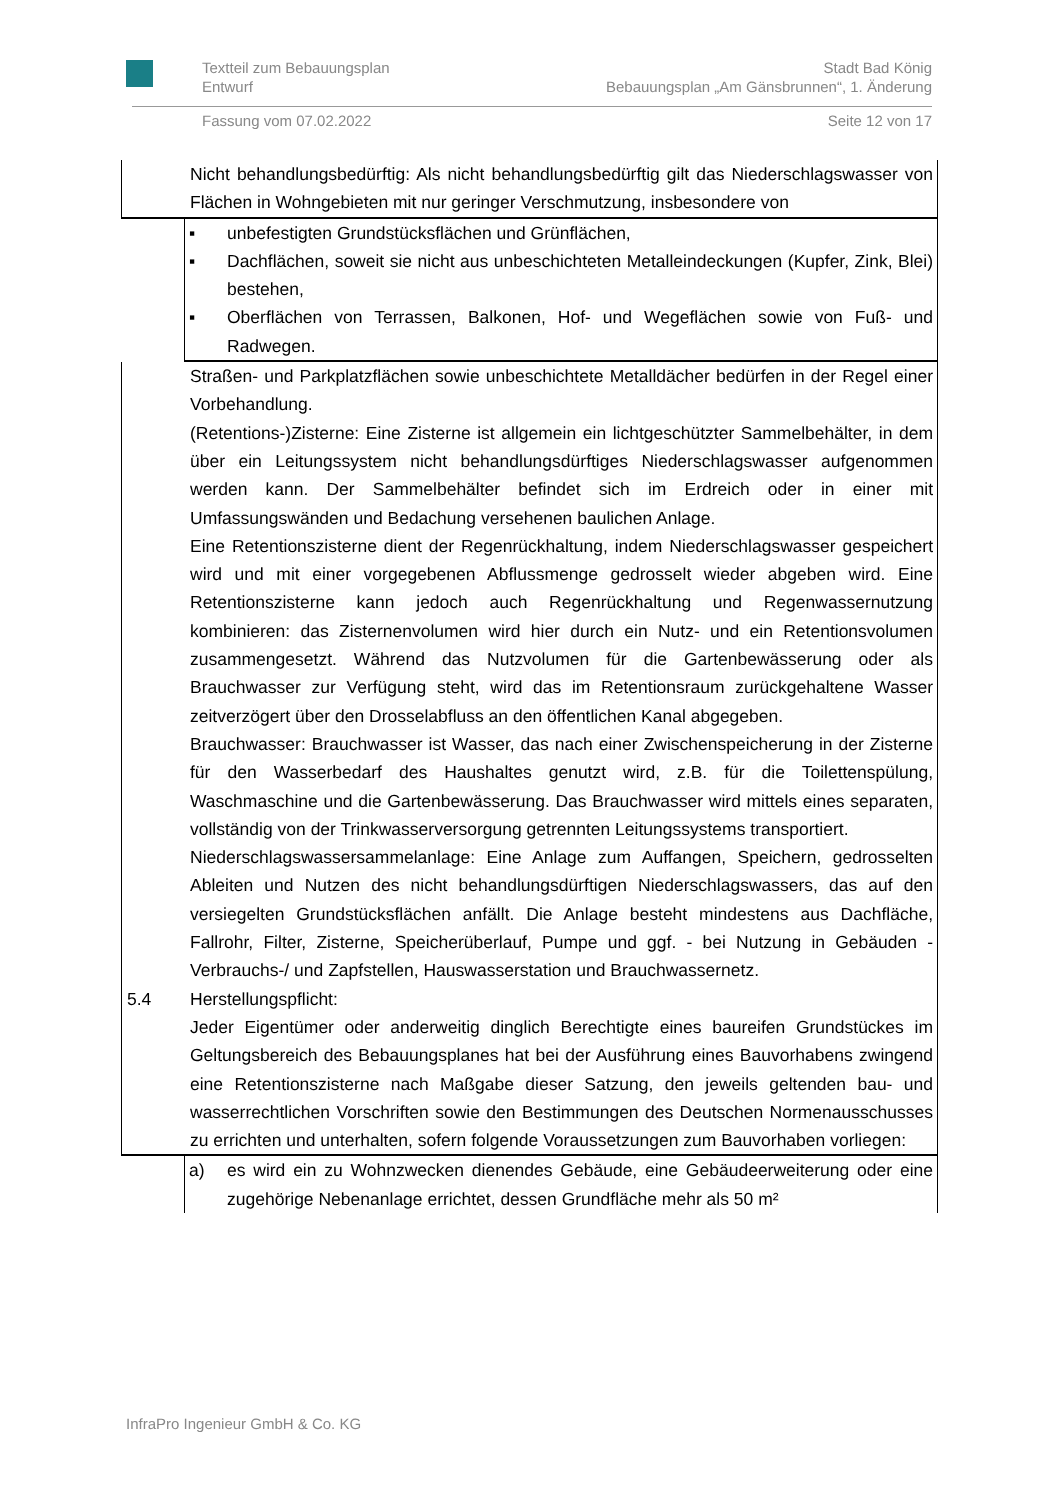Textteil zum Bebauungsplan
Entwurf Stadt Bad König
Bebauungsplan „Am Gänsbrunnen“, 1. Änderung
Fassung vom 07.02.2022 Seite 12 von 17
Nicht behandlungsbedürftig: Als nicht behandlungsbedürftig gilt das Niederschlags­wasser von Flächen in Wohngebieten mit nur geringer Verschmutzung, insbesondere von
▪ unbefestigten Grundstücksflächen und Grünflächen,
▪ Dachflächen, soweit sie nicht aus unbeschichteten Metalleindeckungen (Kupfer, Zink, Blei) bestehen,
▪ Oberflächen von Terrassen, Balkonen, Hof- und Wegeflächen sowie von Fuß- und Radwegen.
Straßen- und Parkplatzflächen sowie unbeschichtete Metalldächer bedürfen in der Regel einer Vorbehandlung.
(Retentions-)Zisterne: Eine Zisterne ist allgemein ein lichtgeschützter Sammelbehäl­ter, in dem über ein Leitungssystem nicht behandlungsdürftiges Niederschlagswasser aufgenommen werden kann. Der Sammelbehälter befindet sich im Erdreich oder in einer mit Umfassungswänden und Bedachung versehenen baulichen Anlage.
Eine Retentionszisterne dient der Regenrückhaltung, indem Niederschlagswasser gespeichert wird und mit einer vorgegebenen Abflussmenge gedrosselt wieder abge­ben wird. Eine Retentionszisterne kann jedoch auch Regenrückhaltung und Regen­wassernutzung kombinieren: das Zisternenvolumen wird hier durch ein Nutz- und ein Retentionsvolumen zusammengesetzt. Während das Nutzvolumen für die Gartenbe­wässerung oder als Brauchwasser zur Verfügung steht, wird das im Retentionsraum zurückgehaltene Wasser zeitverzögert über den Drosselabfluss an den öffentlichen Kanal abgegeben.
Brauchwasser: Brauchwasser ist Wasser, das nach einer Zwischenspeicherung in der Zisterne für den Wasserbedarf des Haushaltes genutzt wird, z.B. für die Toilet­tenspülung, Waschmaschine und die Gartenbewässerung. Das Brauchwasser wird mittels eines separaten, vollständig von der Trinkwasserversorgung getrennten Lei­tungssystems transportiert.
Niederschlagswassersammelanlage: Eine Anlage zum Auffangen, Speichern, ge­drosselten Ableiten und Nutzen des nicht behandlungsdürftigen Niederschlagswas­sers, das auf den versiegelten Grundstücksflächen anfällt. Die Anlage besteht min­destens aus Dachfläche, Fallrohr, Filter, Zisterne, Speicherüberlauf, Pumpe und ggf. - bei Nutzung in Gebäuden - Verbrauchs-/ und Zapfstellen, Hauswasserstation und Brauchwassernetz.
5.4 Herstellungspflicht:
Jeder Eigentümer oder anderweitig dinglich Berechtigte eines baureifen Grundstü­ckes im Geltungsbereich des Bebauungsplanes hat bei der Ausführung eines Bau­vorhabens zwingend eine Retentionszisterne nach Maßgabe dieser Satzung, den je­weils geltenden bau- und wasserrechtlichen Vorschriften sowie den Bestimmungen des Deutschen Normenausschusses zu errichten und unterhalten, sofern folgende Voraussetzungen zum Bauvorhaben vorliegen:
a) es wird ein zu Wohnzwecken dienendes Gebäude, eine Gebäudeerweiterung oder eine zugehörige Nebenanlage errichtet, dessen Grundfläche mehr als 50 m²
InfraPro Ingenieur GmbH & Co. KG